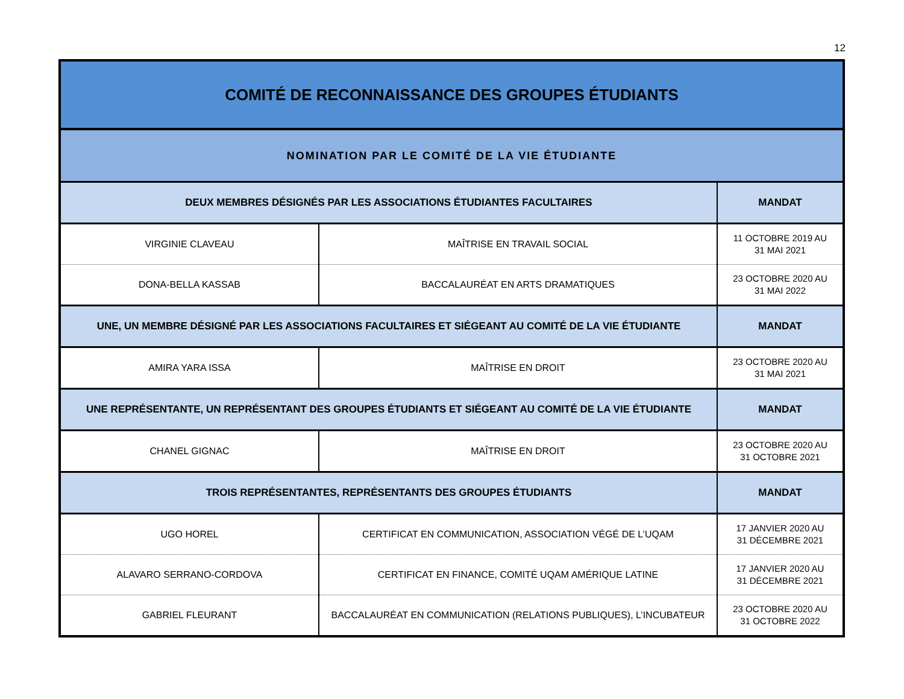12
| COMITÉ DE RECONNAISSANCE DES GROUPES ÉTUDIANTS | | |
| --- | --- | --- |
| NOMINATION PAR LE COMITÉ DE LA VIE ÉTUDIANTE | | |
| DEUX MEMBRES DÉSIGNÉS PAR LES ASSOCIATIONS ÉTUDIANTES FACULTAIRES | | MANDAT |
| VIRGINIE CLAVEAU | MAÎTRISE EN TRAVAIL SOCIAL | 11 OCTOBRE 2019 AU 31 MAI 2021 |
| DONA-BELLA KASSAB | BACCALAURÉAT EN ARTS DRAMATIQUES | 23 OCTOBRE 2020 AU 31 MAI 2022 |
| UNE, UN MEMBRE DÉSIGNÉ PAR LES ASSOCIATIONS FACULTAIRES ET SIÉGEANT AU COMITÉ DE LA VIE ÉTUDIANTE | | MANDAT |
| AMIRA YARA ISSA | MAÎTRISE EN DROIT | 23 OCTOBRE 2020 AU 31 MAI 2021 |
| UNE REPRÉSENTANTE, UN REPRÉSENTANT DES GROUPES ÉTUDIANTS ET SIÉGEANT AU COMITÉ DE LA VIE ÉTUDIANTE | | MANDAT |
| CHANEL GIGNAC | MAÎTRISE EN DROIT | 23 OCTOBRE 2020 AU 31 OCTOBRE 2021 |
| TROIS REPRÉSENTANTES, REPRÉSENTANTS DES GROUPES ÉTUDIANTS | | MANDAT |
| UGO HOREL | CERTIFICAT EN COMMUNICATION, ASSOCIATION VÉGÉ DE L’UQAM | 17 JANVIER 2020 AU 31 DÉCEMBRE 2021 |
| ALAVARO SERRANO-CORDOVA | CERTIFICAT EN FINANCE, COMITÉ UQAM AMÉRIQUE LATINE | 17 JANVIER 2020 AU 31 DÉCEMBRE 2021 |
| GABRIEL FLEURANT | BACCALAURÉAT EN COMMUNICATION (RELATIONS PUBLIQUES), L’INCUBATEUR | 23 OCTOBRE 2020 AU 31 OCTOBRE 2022 |